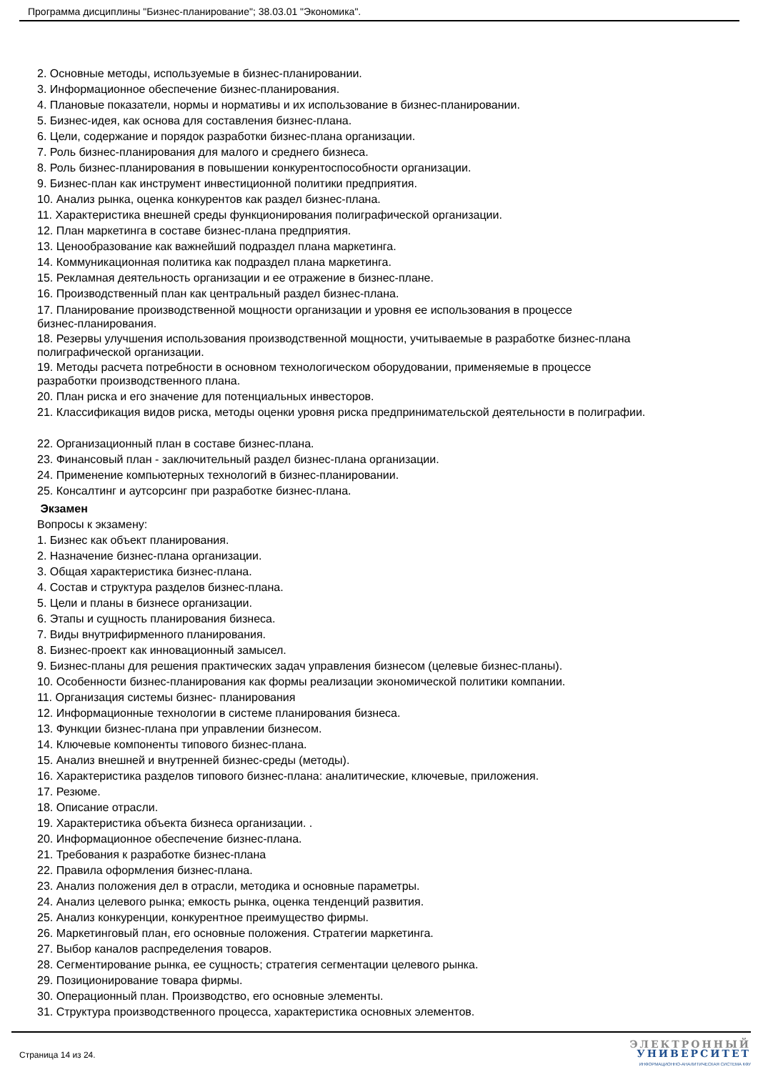Программа дисциплины "Бизнес-планирование"; 38.03.01 "Экономика".
2. Основные методы, используемые в бизнес-планировании.
3. Информационное обеспечение бизнес-планирования.
4. Плановые показатели, нормы и нормативы и их использование в бизнес-планировании.
5. Бизнес-идея, как основа для составления бизнес-плана.
6. Цели, содержание и порядок разработки бизнес-плана организации.
7. Роль бизнес-планирования для малого и среднего бизнеса.
8. Роль бизнес-планирования в повышении конкурентоспособности организации.
9. Бизнес-план как инструмент инвестиционной политики предприятия.
10. Анализ рынка, оценка конкурентов как раздел бизнес-плана.
11. Характеристика внешней среды функционирования полиграфической организации.
12. План маркетинга в составе бизнес-плана предприятия.
13. Ценообразование как важнейший подраздел плана маркетинга.
14. Коммуникационная политика как подраздел плана маркетинга.
15. Рекламная деятельность организации и ее отражение в бизнес-плане.
16. Производственный план как центральный раздел бизнес-плана.
17. Планирование производственной мощности организации и уровня ее использования в процессе
бизнес-планирования.
18. Резервы улучшения использования производственной мощности, учитываемые в разработке бизнес-плана
полиграфической организации.
19. Методы расчета потребности в основном технологическом оборудовании, применяемые в процессе
разработки производственного плана.
20. План риска и его значение для потенциальных инвесторов.
21. Классификация видов риска, методы оценки уровня риска предпринимательской деятельности в полиграфии.
22. Организационный план в составе бизнес-плана.
23. Финансовый план - заключительный раздел бизнес-плана организации.
24. Применение компьютерных технологий в бизнес-планировании.
25. Консалтинг и аутсорсинг при разработке бизнес-плана.
Экзамен
Вопросы к экзамену:
1. Бизнес как объект планирования.
2. Назначение бизнес-плана организации.
3. Общая характеристика бизнес-плана.
4. Состав и структура разделов бизнес-плана.
5. Цели и планы в бизнесе организации.
6. Этапы и сущность планирования бизнеса.
7. Виды внутрифирменного планирования.
8. Бизнес-проект как инновационный замысел.
9. Бизнес-планы для решения практических задач управления бизнесом (целевые бизнес-планы).
10. Особенности бизнес-планирования как формы реализации экономической политики компании.
11. Организация системы бизнес- планирования
12. Информационные технологии в системе планирования бизнеса.
13. Функции бизнес-плана при управлении бизнесом.
14. Ключевые компоненты типового бизнес-плана.
15. Анализ внешней и внутренней бизнес-среды (методы).
16. Характеристика разделов типового бизнес-плана: аналитические, ключевые, приложения.
17. Резюме.
18. Описание отрасли.
19. Характеристика объекта бизнеса организации. .
20. Информационное обеспечение бизнес-плана.
21. Требования к разработке бизнес-плана
22. Правила оформления бизнес-плана.
23. Анализ положения дел в отрасли, методика и основные параметры.
24. Анализ целевого рынка; емкость рынка, оценка тенденций развития.
25. Анализ конкуренции, конкурентное преимущество фирмы.
26. Маркетинговый план, его основные положения. Стратегии маркетинга.
27. Выбор каналов распределения товаров.
28. Сегментирование рынка, ее сущность; стратегия сегментации целевого рынка.
29. Позиционирование товара фирмы.
30. Операционный план. Производство, его основные элементы.
31. Структура производственного процесса, характеристика основных элементов.
Страница 14 из 24.
ЭЛЕКТРОННЫЙ
УНИВЕРСИТЕТ
ИНФОРМАЦИОННО-АНАЛИТИЧЕСКАЯ СИСТЕМА КФУ